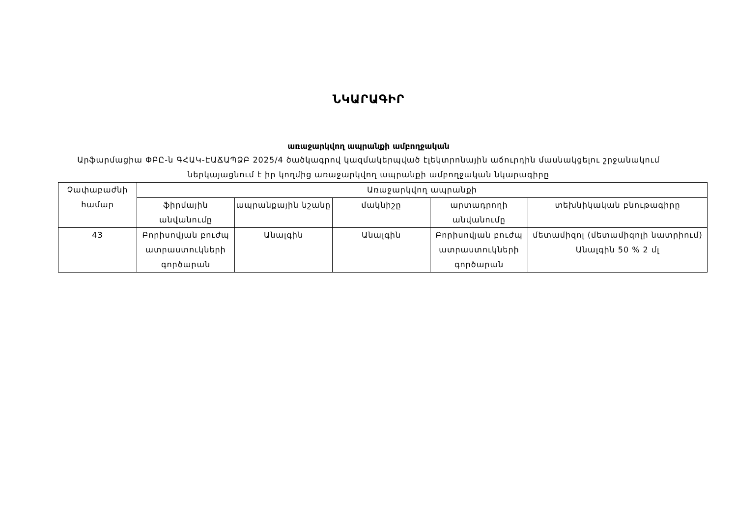ՆԿԱՐԱԳԻՐ
առաջարկվող ապրանքի ամբողջական
Արֆարմացիա ՓԲԸ-ն ԳՀԱԿ-ԷԱՃԱՊՁԲ 2025/4 ծածկագրով կազմակերպված էլեկտրոնային աճուրդին մասնակցելու շրջանակում ներկայացնում է իր կողմից առաջարկվող ապրանքի ամբողջական նկարագիրը
| Չափաբաժնի համար | Առաջարկվող ապրանքի | | | | |
| --- | --- | --- | --- | --- | --- |
| | ֆիրմային անվանումը | ապրանքային նշանը | մակնիշը | արտադրողի անվանումը | տեխնիկական բնութագիրը |
| 43 | Բորիսովյան բուժպ ատրաստուկների գործարան | Անալգին | Անալգին | Բորիսովյան բուժպ ատրաստուկների գործարան | մետամիզոլ (մետամիզոլի նատրիում) Անալգին 50 % 2 մլ |